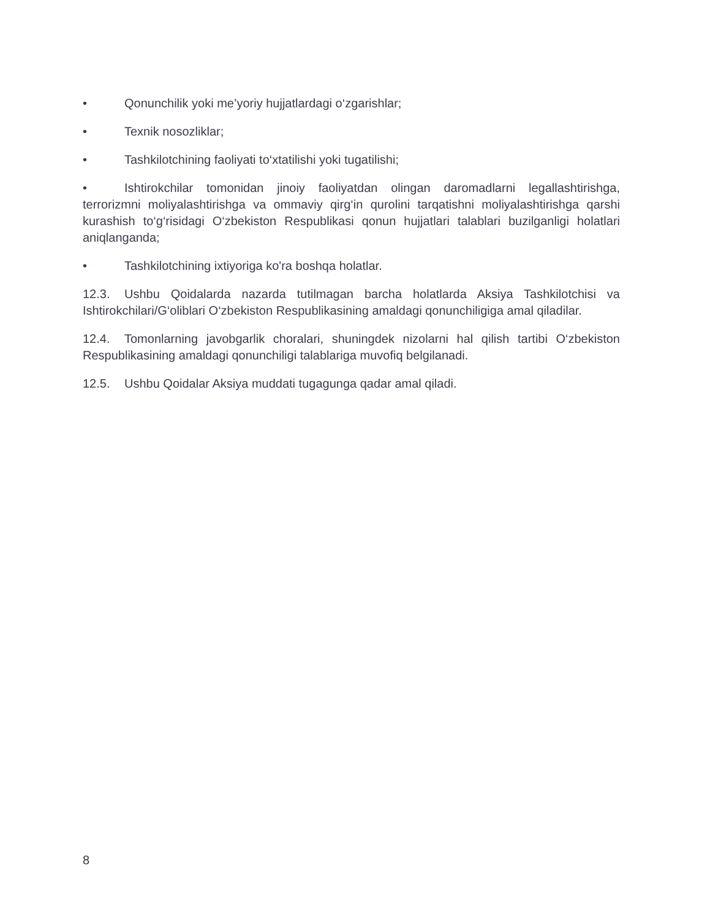• Qonunchilik yoki me’yoriy hujjatlardagi o‘zgarishlar;
• Texnik nosozliklar;
• Tashkilotchining faoliyati to‘xtatilishi yoki tugatilishi;
• Ishtirokchilar tomonidan jinoiy faoliyatdan olingan daromadlarni legallashtirishga, terrorizmni moliyalashtirishga va ommaviy qirg‘in qurolini tarqatishni moliyalashtirishga qarshi kurashish to‘g‘risidagi O‘zbekiston Respublikasi qonun hujjatlari talablari buzilganligi holatlari aniqlanganda;
• Tashkilotchining ixtiyoriga ko'ra boshqa holatlar.
12.3. Ushbu Qoidalarda nazarda tutilmagan barcha holatlarda Aksiya Tashkilotchisi va Ishtirokchilari/G‘oliblari O‘zbekiston Respublikasining amaldagi qonunchiligiga amal qiladilar.
12.4. Tomonlarning javobgarlik choralari, shuningdek nizolarni hal qilish tartibi O‘zbekiston Respublikasining amaldagi qonunchiligi talablariga muvofiq belgilanadi.
12.5. Ushbu Qoidalar Aksiya muddati tugagunga qadar amal qiladi.
8